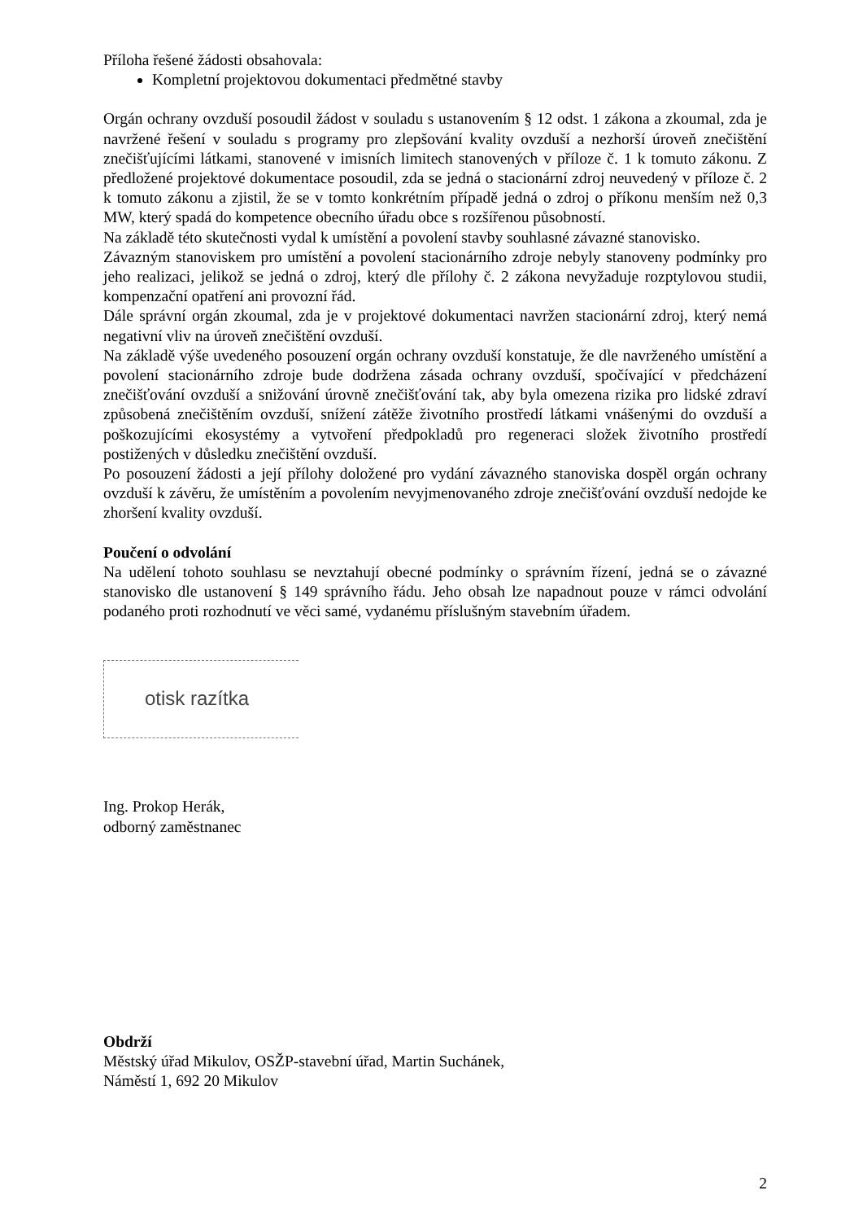Příloha řešené žádosti obsahovala:
Kompletní projektovou dokumentaci předmětné stavby
Orgán ochrany ovzduší posoudil žádost v souladu s ustanovením § 12 odst. 1 zákona a zkoumal, zda je navržené řešení v souladu s programy pro zlepšování kvality ovzduší a nezhorší úroveň znečištění znečišťujícími látkami, stanovené v imisních limitech stanovených v příloze č. 1 k tomuto zákonu. Z předložené projektové dokumentace posoudil, zda se jedná o stacionární zdroj neuvedený v příloze č. 2 k tomuto zákonu a zjistil, že se v tomto konkrétním případě jedná o zdroj o příkonu menším než 0,3 MW, který spadá do kompetence obecního úřadu obce s rozšířenou působností.
Na základě této skutečnosti vydal k umístění a povolení stavby souhlasné závazné stanovisko.
Závazným stanoviskem pro umístění a povolení stacionárního zdroje nebyly stanoveny podmínky pro jeho realizaci, jelikož se jedná o zdroj, který dle přílohy č. 2 zákona nevyžaduje rozptylovou studii, kompenzační opatření ani provozní řád.
Dále správní orgán zkoumal, zda je v projektové dokumentaci navržen stacionární zdroj, který nemá negativní vliv na úroveň znečištění ovzduší.
Na základě výše uvedeného posouzení orgán ochrany ovzduší konstatuje, že dle navrženého umístění a povolení stacionárního zdroje bude dodržena zásada ochrany ovzduší, spočívající v předcházení znečišťování ovzduší a snižování úrovně znečišťování tak, aby byla omezena rizika pro lidské zdraví způsobená znečištěním ovzduší, snížení zátěže životního prostředí látkami vnášenými do ovzduší a poškozujícími ekosystémy a vytvoření předpokladů pro regeneraci složek životního prostředí postižených v důsledku znečištění ovzduší.
Po posouzení žádosti a její přílohy doložené pro vydání závazného stanoviska dospěl orgán ochrany ovzduší k závěru, že umístěním a povolením nevyjmenovaného zdroje znečišťování ovzduší nedojde ke zhoršení kvality ovzduší.
Poučení o odvolání
Na udělení tohoto souhlasu se nevztahují obecné podmínky o správním řízení, jedná se o závazné stanovisko dle ustanovení § 149 správního řádu. Jeho obsah lze napadnout pouze v rámci odvolání podaného proti rozhodnutí ve věci samé, vydanému příslušným stavebním úřadem.
otisk razítka
Ing. Prokop Herák,
odborný zaměstnanec
Obdrží
Městský úřad Mikulov, OSŽP-stavební úřad, Martin Suchánek,
Náměstí 1, 692 20 Mikulov
2